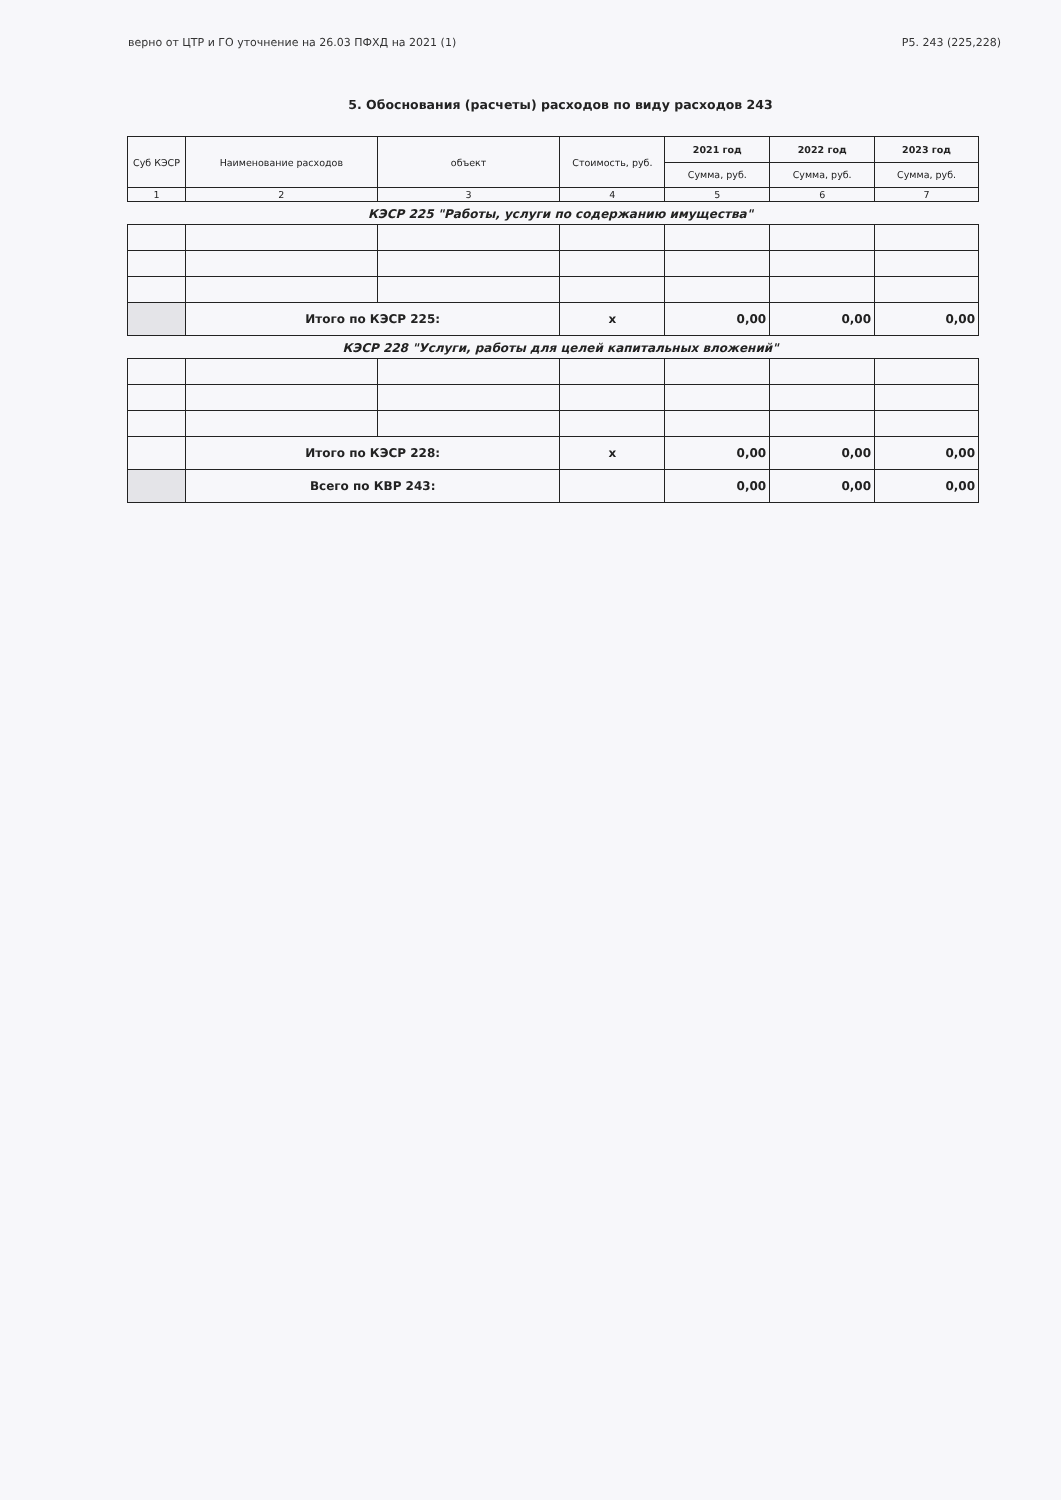верно от ЦТР и ГО уточнение на 26.03 ПФХД на 2021 (1) Р5. 243 (225,228)
5. Обоснования (расчеты) расходов по виду расходов 243
| Суб КЭСР | Наименование расходов | объект | Стоимость, руб. | 2021 год | 2022 год | 2023 год |
| --- | --- | --- | --- | --- | --- | --- |
| | | | | Сумма, руб. | Сумма, руб. | Сумма, руб. |
| 1 | 2 | 3 | 4 | 5 | 6 | 7 |
КЭСР 225 "Работы, услуги по содержанию имущества"
| | Итого по КЭСР 225: | | x | 0,00 | 0,00 | 0,00 |
КЭСР 228 "Услуги, работы для целей капитальных вложений"
| | Итого по КЭСР 228: | | x | 0,00 | 0,00 | 0,00 |
| | Всего по КВР 243: | | | 0,00 | 0,00 | 0,00 |